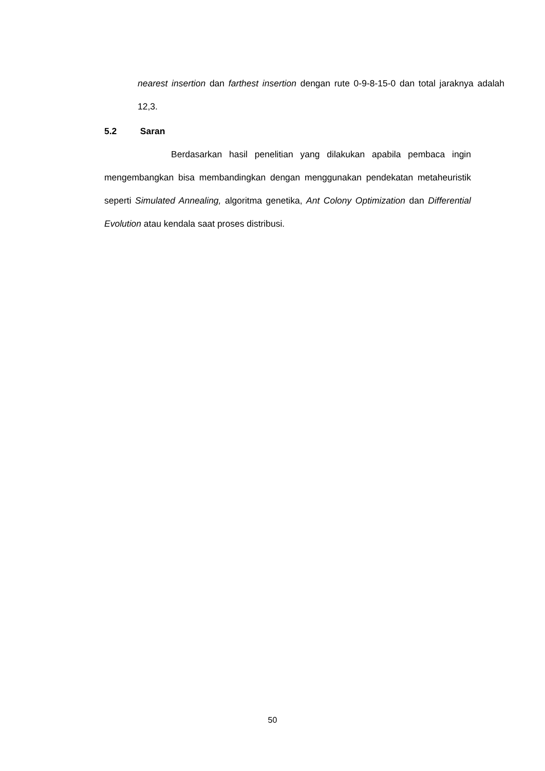nearest insertion dan farthest insertion dengan rute 0-9-8-15-0 dan total jaraknya adalah 12,3.
5.2 Saran
Berdasarkan hasil penelitian yang dilakukan apabila pembaca ingin mengembangkan bisa membandingkan dengan menggunakan pendekatan metaheuristik seperti Simulated Annealing, algoritma genetika, Ant Colony Optimization dan Differential Evolution atau kendala saat proses distribusi.
50